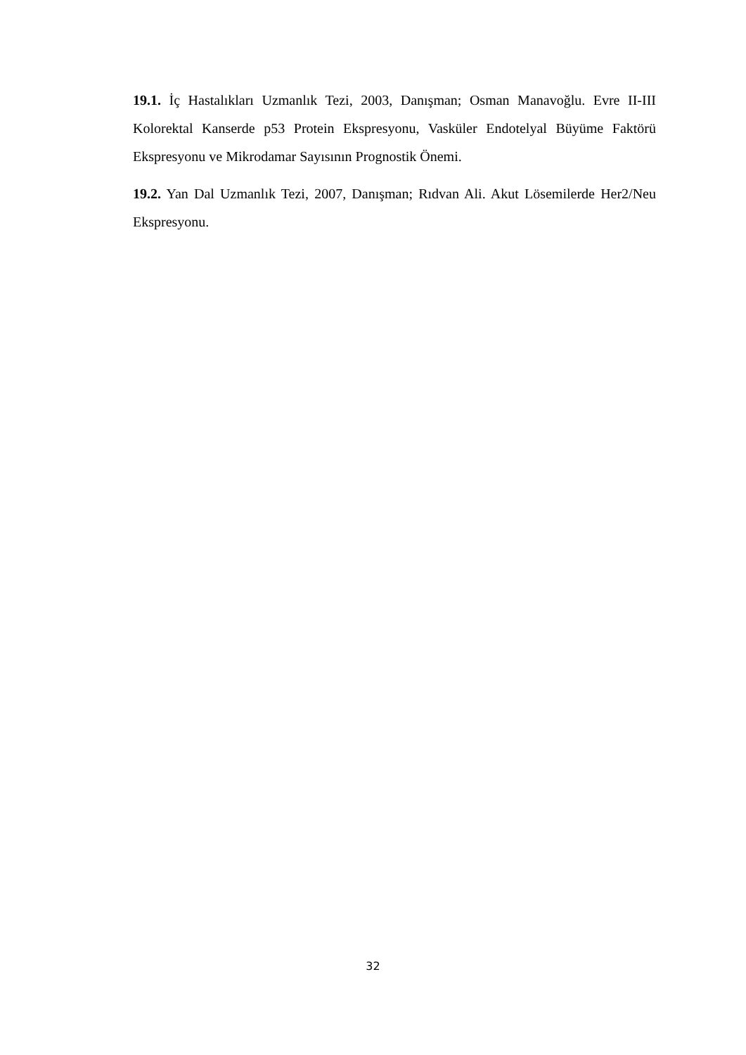19.1. İç Hastalıkları Uzmanlık Tezi, 2003, Danışman; Osman Manavoğlu. Evre II-III Kolorektal Kanserde p53 Protein Ekspresyonu, Vasküler Endotelyal Büyüme Faktörü Ekspresyonu ve Mikrodamar Sayısının Prognostik Önemi.
19.2. Yan Dal Uzmanlık Tezi, 2007, Danışman; Rıdvan Ali. Akut Lösemilerde Her2/Neu Ekspresyonu.
32